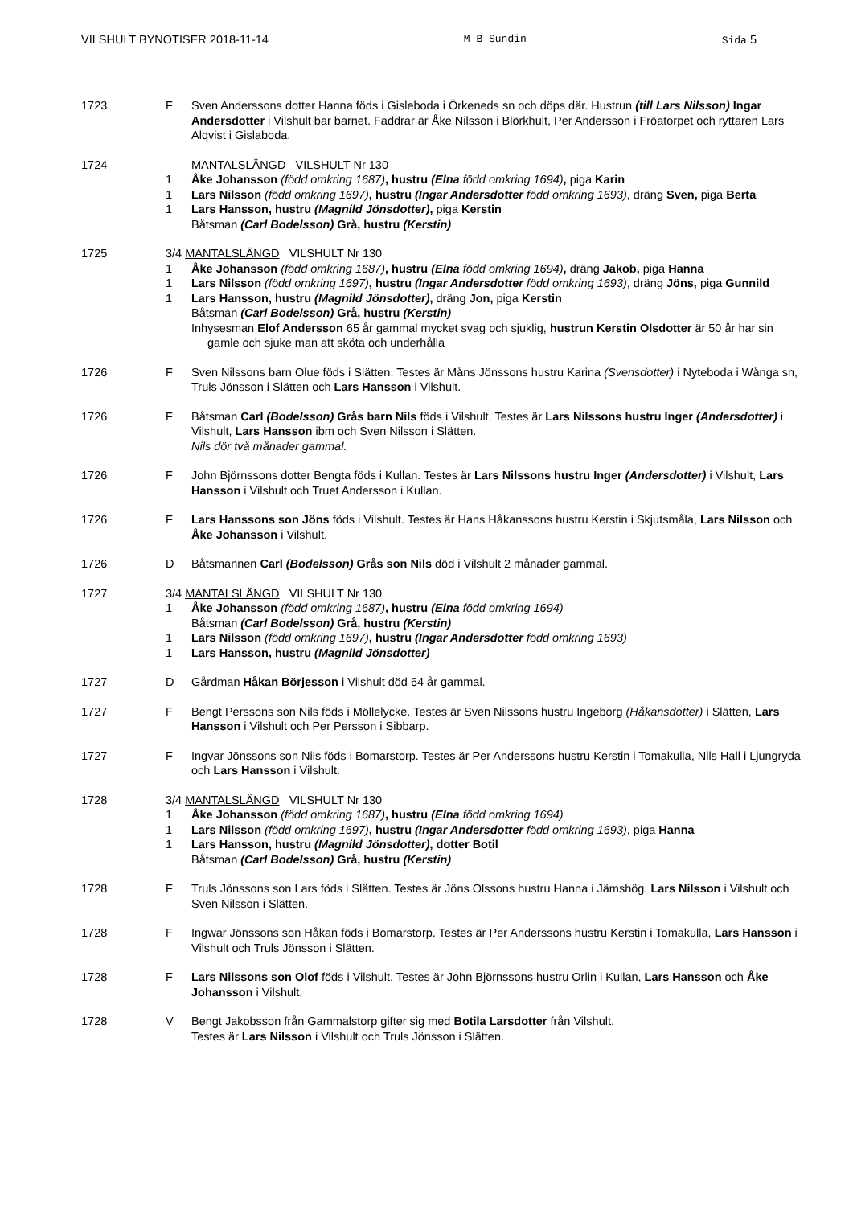VILSHULT BYNOTISER 2018-11-14 M-B Sundin Sida 5
1723 F Sven Anderssons dotter Hanna föds i Gisleboda i Örkeneds sn och döps där. Hustrun (till Lars Nilsson) Ingar Andersdotter i Vilshult bar barnet. Faddrar är Åke Nilsson i Blörkhult, Per Andersson i Fröatorpet och ryttaren Lars Alqvist i Gislaboda.
1724 MANTALSLÄNGD VILSHULT Nr 130
1 Åke Johansson (född omkring 1687), hustru (Elna född omkring 1694), piga Karin
1 Lars Nilsson (född omkring 1697), hustru (Ingar Andersdotter född omkring 1693), dräng Sven, piga Berta
1 Lars Hansson, hustru (Magnild Jönsdotter), piga Kerstin
Båtsman (Carl Bodelsson) Grå, hustru (Kerstin)
1725 3/4 MANTALSLÄNGD VILSHULT Nr 130
1 Åke Johansson (född omkring 1687), hustru (Elna född omkring 1694), dräng Jakob, piga Hanna
1 Lars Nilsson (född omkring 1697), hustru (Ingar Andersdotter född omkring 1693), dräng Jöns, piga Gunnild
1 Lars Hansson, hustru (Magnild Jönsdotter), dräng Jon, piga Kerstin
Båtsman (Carl Bodelsson) Grå, hustru (Kerstin)
Inhysesman Elof Andersson 65 år gammal mycket svag och sjuklig, hustrun Kerstin Olsdotter är 50 år har sin gamle och sjuke man att sköta och underhålla
1726 F Sven Nilssons barn Olue föds i Slätten. Testes är Måns Jönssons hustru Karina (Svensdotter) i Nyteboda i Wånga sn, Truls Jönsson i Slätten och Lars Hansson i Vilshult.
1726 F Båtsman Carl (Bodelsson) Grås barn Nils föds i Vilshult. Testes är Lars Nilssons hustru Inger (Andersdotter) i Vilshult, Lars Hansson ibm och Sven Nilsson i Slätten.
Nils dör två månader gammal.
1726 F John Björnssons dotter Bengta föds i Kullan. Testes är Lars Nilssons hustru Inger (Andersdotter) i Vilshult, Lars Hansson i Vilshult och Truet Andersson i Kullan.
1726 F Lars Hanssons son Jöns föds i Vilshult. Testes är Hans Håkanssons hustru Kerstin i Skjutsmåla, Lars Nilsson och Åke Johansson i Vilshult.
1726 D Båtsmannen Carl (Bodelsson) Grås son Nils död i Vilshult 2 månader gammal.
1727 3/4 MANTALSLÄNGD VILSHULT Nr 130
1 Åke Johansson (född omkring 1687), hustru (Elna född omkring 1694)
Båtsman (Carl Bodelsson) Grå, hustru (Kerstin)
1 Lars Nilsson (född omkring 1697), hustru (Ingar Andersdotter född omkring 1693)
1 Lars Hansson, hustru (Magnild Jönsdotter)
1727 D Gårdman Håkan Börjesson i Vilshult död 64 år gammal.
1727 F Bengt Perssons son Nils föds i Möllelycke. Testes är Sven Nilssons hustru Ingeborg (Håkansdotter) i Slätten, Lars Hansson i Vilshult och Per Persson i Sibbarp.
1727 F Ingvar Jönssons son Nils föds i Bomarstorp. Testes är Per Anderssons hustru Kerstin i Tomakulla, Nils Hall i Ljungryda och Lars Hansson i Vilshult.
1728 3/4 MANTALSLÄNGD VILSHULT Nr 130
1 Åke Johansson (född omkring 1687), hustru (Elna född omkring 1694)
1 Lars Nilsson (född omkring 1697), hustru (Ingar Andersdotter född omkring 1693), piga Hanna
1 Lars Hansson, hustru (Magnild Jönsdotter), dotter Botil
Båtsman (Carl Bodelsson) Grå, hustru (Kerstin)
1728 F Truls Jönssons son Lars föds i Slätten. Testes är Jöns Olssons hustru Hanna i Jämshög, Lars Nilsson i Vilshult och Sven Nilsson i Slätten.
1728 F Ingwar Jönssons son Håkan föds i Bomarstorp. Testes är Per Anderssons hustru Kerstin i Tomakulla, Lars Hansson i Vilshult och Truls Jönsson i Slätten.
1728 F Lars Nilssons son Olof föds i Vilshult. Testes är John Björnssons hustru Orlin i Kullan, Lars Hansson och Åke Johansson i Vilshult.
1728 V Bengt Jakobsson från Gammalstorp gifter sig med Botila Larsdotter från Vilshult.
Testes är Lars Nilsson i Vilshult och Truls Jönsson i Slätten.